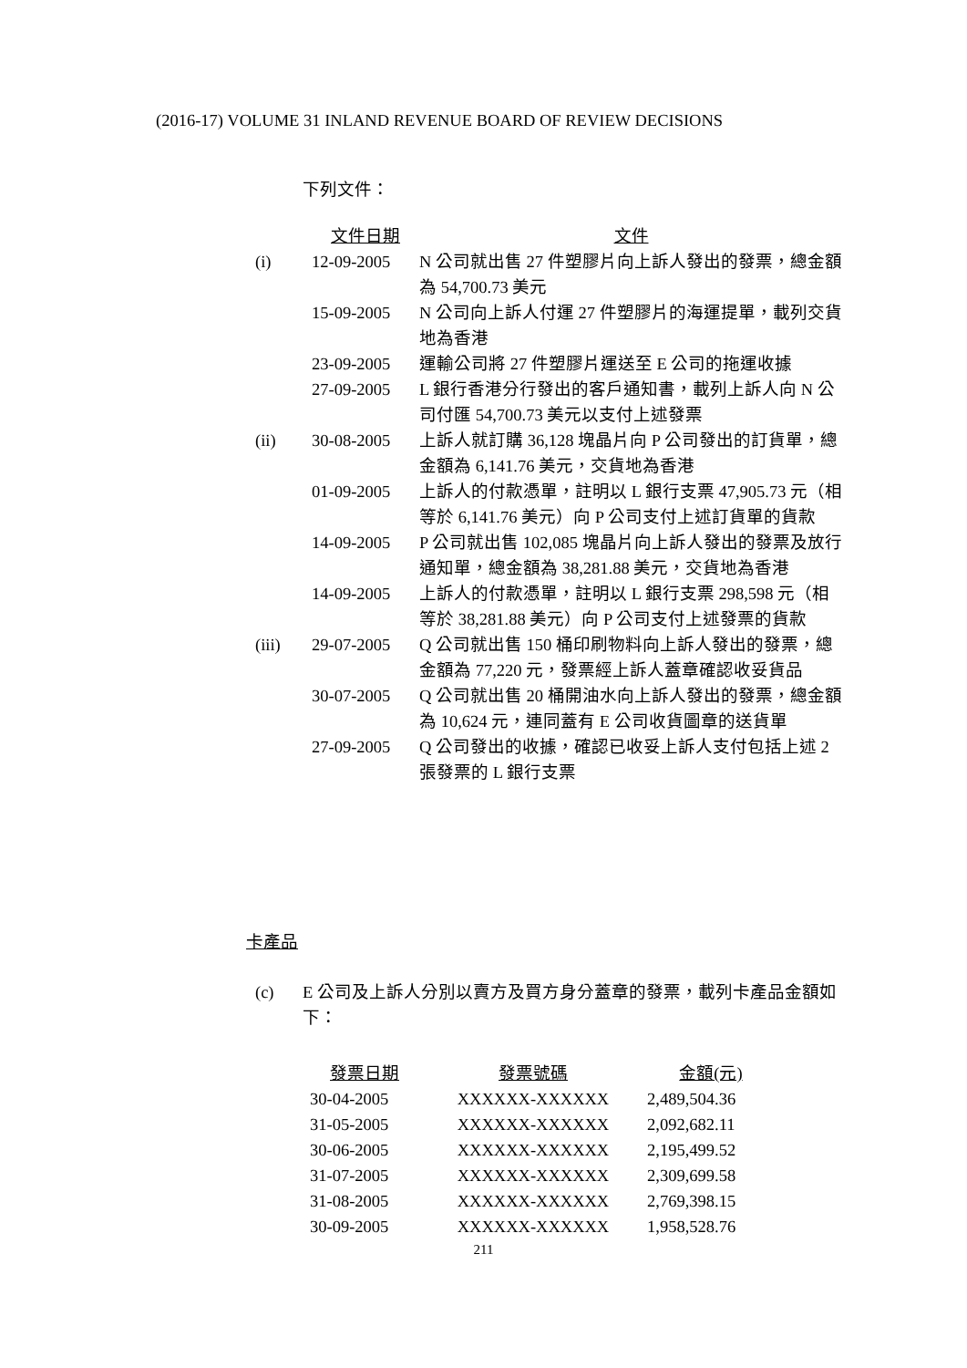(2016-17) VOLUME 31 INLAND REVENUE BOARD OF REVIEW DECISIONS
下列文件：
| | 文件日期 | 文件 |
| (i) | 12-09-2005 | N 公司就出售 27 件塑膠片向上訴人發出的發票，總金額為 54,700.73 美元 |
| | 15-09-2005 | N 公司向上訴人付運 27 件塑膠片的海運提單，載列交貨地為香港 |
| | 23-09-2005 | 運輸公司將 27 件塑膠片運送至 E 公司的拖運收據 |
| | 27-09-2005 | L 銀行香港分行發出的客戶通知書，載列上訴人向 N 公司付匯 54,700.73 美元以支付上述發票 |
| (ii) | 30-08-2005 | 上訴人就訂購 36,128 塊晶片向 P 公司發出的訂貨單，總金額為 6,141.76 美元，交貨地為香港 |
| | 01-09-2005 | 上訴人的付款憑單，註明以 L 銀行支票 47,905.73 元（相等於 6,141.76 美元）向 P 公司支付上述訂貨單的貨款 |
| | 14-09-2005 | P 公司就出售 102,085 塊晶片向上訴人發出的發票及放行通知單，總金額為 38,281.88 美元，交貨地為香港 |
| | 14-09-2005 | 上訴人的付款憑單，註明以 L 銀行支票 298,598 元（相等於 38,281.88 美元）向 P 公司支付上述發票的貨款 |
| (iii) | 29-07-2005 | Q 公司就出售 150 桶印刷物料向上訴人發出的發票，總金額為 77,220 元，發票經上訴人蓋章確認收妥貨品 |
| | 30-07-2005 | Q 公司就出售 20 桶開油水向上訴人發出的發票，總金額為 10,624 元，連同蓋有 E 公司收貨圖章的送貨單 |
| | 27-09-2005 | Q 公司發出的收據，確認已收妥上訴人支付包括上述 2 張發票的 L 銀行支票 |
卡產品
(c) E 公司及上訴人分別以賣方及買方身分蓋章的發票，載列卡產品金額如下：
| 發票日期 | 發票號碼 | 金額(元) |
| 30-04-2005 | XXXXXX-XXXXXX | 2,489,504.36 |
| 31-05-2005 | XXXXXX-XXXXXX | 2,092,682.11 |
| 30-06-2005 | XXXXXX-XXXXXX | 2,195,499.52 |
| 31-07-2005 | XXXXXX-XXXXXX | 2,309,699.58 |
| 31-08-2005 | XXXXXX-XXXXXX | 2,769,398.15 |
| 30-09-2005 | XXXXXX-XXXXXX | 1,958,528.76 |
211